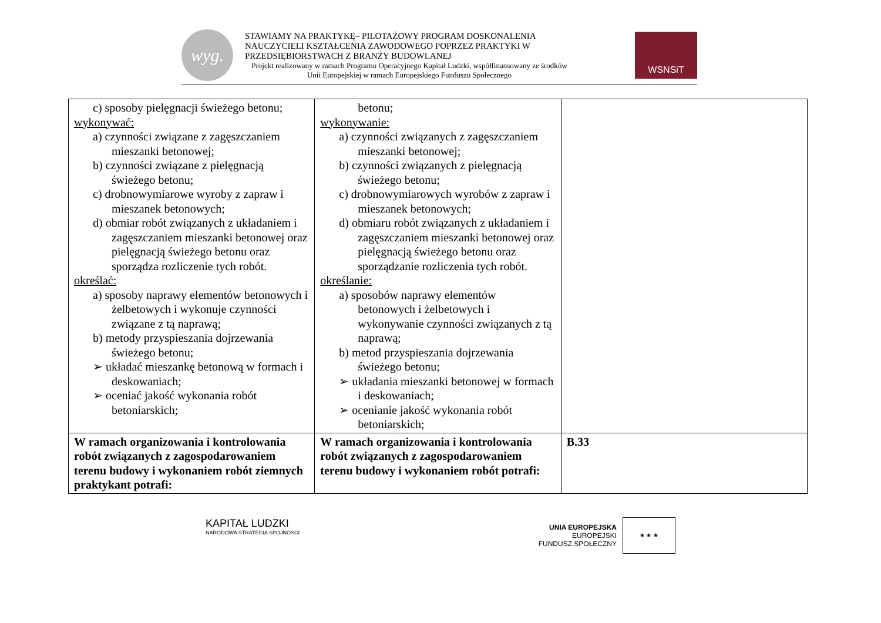wyg.
STAWIAMY NA PRAKTYKĘ– PILOTAŻOWY PROGRAM DOSKONALENIA NAUCZYCIELI KSZTAŁCENIA ZAWODOWEGO POPRZEZ PRAKTYKI W PRZEDSIĘBIORSTWACH Z BRANŻY BUDOWLANEJ
Projekt realizowany w ramach Programu Operacyjnego Kapitał Ludzki, współfinansowany ze środków Unii Europejskiej w ramach Europejskiego Funduszu Społecznego
WSNSiT
| c) sposoby pielęgnacji świeżego betonu; wykonywać: a) czynności związane z zagęszczaniem mieszanki betonowej; b) czynności związane z pielęgnacją świeżego betonu; c) drobnowymiarowe wyroby z zapraw i mieszanek betonowych; d) obmiar robót związanych z układaniem i zagęszczaniem mieszanki betonowej oraz pielęgnacją świeżego betonu oraz sporządza rozliczenie tych robót. określać: a) sposoby naprawy elementów betonowych i żelbetowych i wykonuje czynności związane z tą naprawą; b) metody przyspieszania dojrzewania świeżego betonu; ➢ układać mieszankę betonową w formach i deskowaniach; ➢ oceniać jakość wykonania robót betoniarskich; | betonu; wykonywanie: a) czynności związanych z zagęszczaniem mieszanki betonowej; b) czynności związanych z pielęgnacją świeżego betonu; c) drobnowymiarowych wyrobów z zapraw i mieszanek betonowych; d) obmiaru robót związanych z układaniem i zagęszczaniem mieszanki betonowej oraz pielęgnacją świeżego betonu oraz sporządzanie rozliczenia tych robót. określanie: a) sposobów naprawy elementów betonowych i żelbetowych i wykonywanie czynności związanych z tą naprawą; b) metod przyspieszania dojrzewania świeżego betonu; ➢ układania mieszanki betonowej w formach i deskowaniach; ➢ ocenianie jakość wykonania robót betoniarskich; | |
| W ramach organizowania i kontrolowania robót związanych z zagospodarowaniem terenu budowy i wykonaniem robót ziemnych praktykant potrafi: | W ramach organizowania i kontrolowania robót związanych z zagospodarowaniem terenu budowy i wykonaniem robót potrafi: | B.33 |
KAPITAŁ LUDZKI
NARODOWA STRATEGIA SPÓJNOŚCI
UNIA EUROPEJSKA
EUROPEJSKI
FUNDUSZ SPOŁECZNY
★ ★ ★